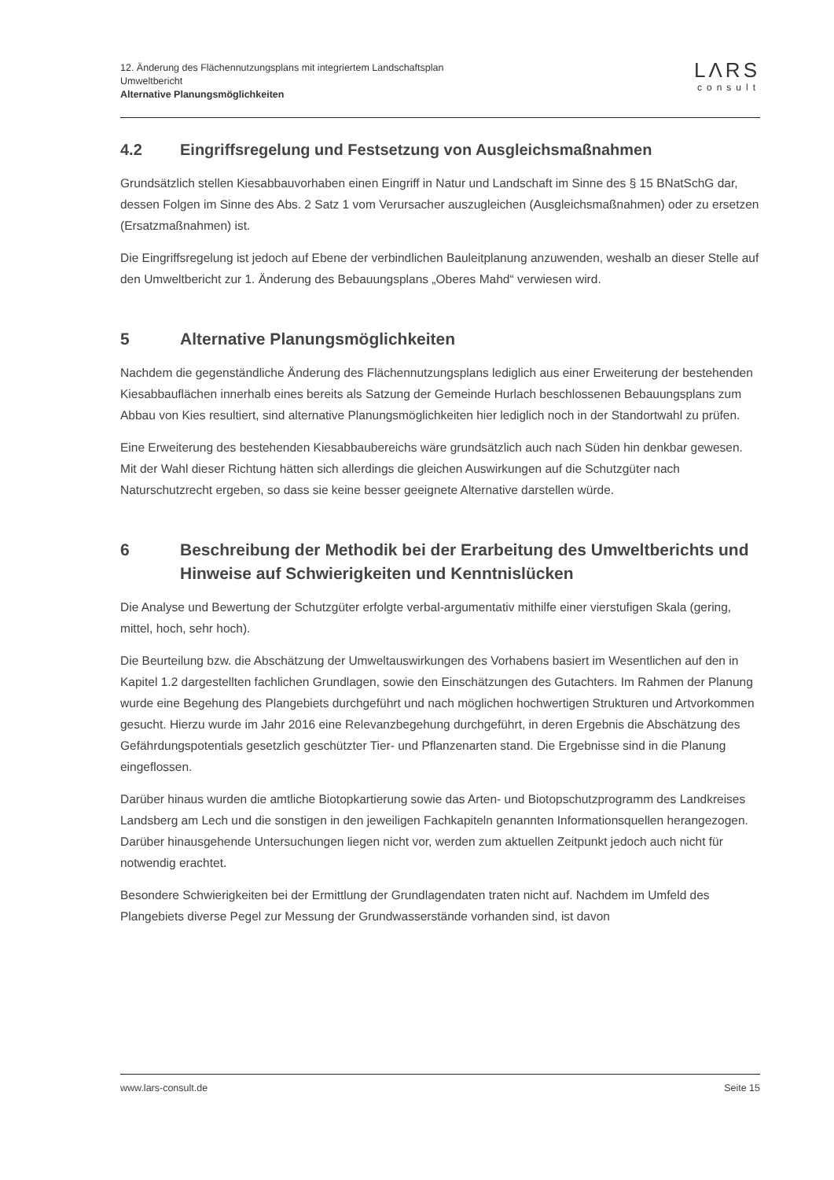LΛRS
consult
12. Änderung des Flächennutzungsplans mit integriertem Landschaftsplan
Umweltbericht
Alternative Planungsmöglichkeiten
4.2 Eingriffsregelung und Festsetzung von Ausgleichsmaßnahmen
Grundsätzlich stellen Kiesabbauvorhaben einen Eingriff in Natur und Landschaft im Sinne des § 15 BNatSchG dar, dessen Folgen im Sinne des Abs. 2 Satz 1 vom Verursacher auszugleichen (Ausgleichsmaßnahmen) oder zu ersetzen (Ersatzmaßnahmen) ist.
Die Eingriffsregelung ist jedoch auf Ebene der verbindlichen Bauleitplanung anzuwenden, weshalb an dieser Stelle auf den Umweltbericht zur 1. Änderung des Bebauungsplans „Oberes Mahd“ verwiesen wird.
5 Alternative Planungsmöglichkeiten
Nachdem die gegenständliche Änderung des Flächennutzungsplans lediglich aus einer Erweiterung der bestehenden Kiesabbauflächen innerhalb eines bereits als Satzung der Gemeinde Hurlach beschlossenen Bebauungsplans zum Abbau von Kies resultiert, sind alternative Planungsmöglichkeiten hier lediglich noch in der Standortwahl zu prüfen.
Eine Erweiterung des bestehenden Kiesabbaubereichs wäre grundsätzlich auch nach Süden hin denkbar gewesen. Mit der Wahl dieser Richtung hätten sich allerdings die gleichen Auswirkungen auf die Schutzgüter nach Naturschutzrecht ergeben, so dass sie keine besser geeignete Alternative darstellen würde.
6 Beschreibung der Methodik bei der Erarbeitung des Umweltberichts und Hinweise auf Schwierigkeiten und Kenntnislücken
Die Analyse und Bewertung der Schutzgüter erfolgte verbal-argumentativ mithilfe einer vierstufigen Skala (gering, mittel, hoch, sehr hoch).
Die Beurteilung bzw. die Abschätzung der Umweltauswirkungen des Vorhabens basiert im Wesentlichen auf den in Kapitel 1.2 dargestellten fachlichen Grundlagen, sowie den Einschätzungen des Gutachters. Im Rahmen der Planung wurde eine Begehung des Plangebiets durchgeführt und nach möglichen hochwertigen Strukturen und Artvorkommen gesucht. Hierzu wurde im Jahr 2016 eine Relevanzbegehung durchgeführt, in deren Ergebnis die Abschätzung des Gefährdungspotentials gesetzlich geschützter Tier- und Pflanzenarten stand. Die Ergebnisse sind in die Planung eingeflossen.
Darüber hinaus wurden die amtliche Biotopkartierung sowie das Arten- und Biotopschutzprogramm des Landkreises Landsberg am Lech und die sonstigen in den jeweiligen Fachkapiteln genannten Informationsquellen herangezogen. Darüber hinausgehende Untersuchungen liegen nicht vor, werden zum aktuellen Zeitpunkt jedoch auch nicht für notwendig erachtet.
Besondere Schwierigkeiten bei der Ermittlung der Grundlagendaten traten nicht auf. Nachdem im Umfeld des Plangebiets diverse Pegel zur Messung der Grundwasserstände vorhanden sind, ist davon
www.lars-consult.de Seite 15